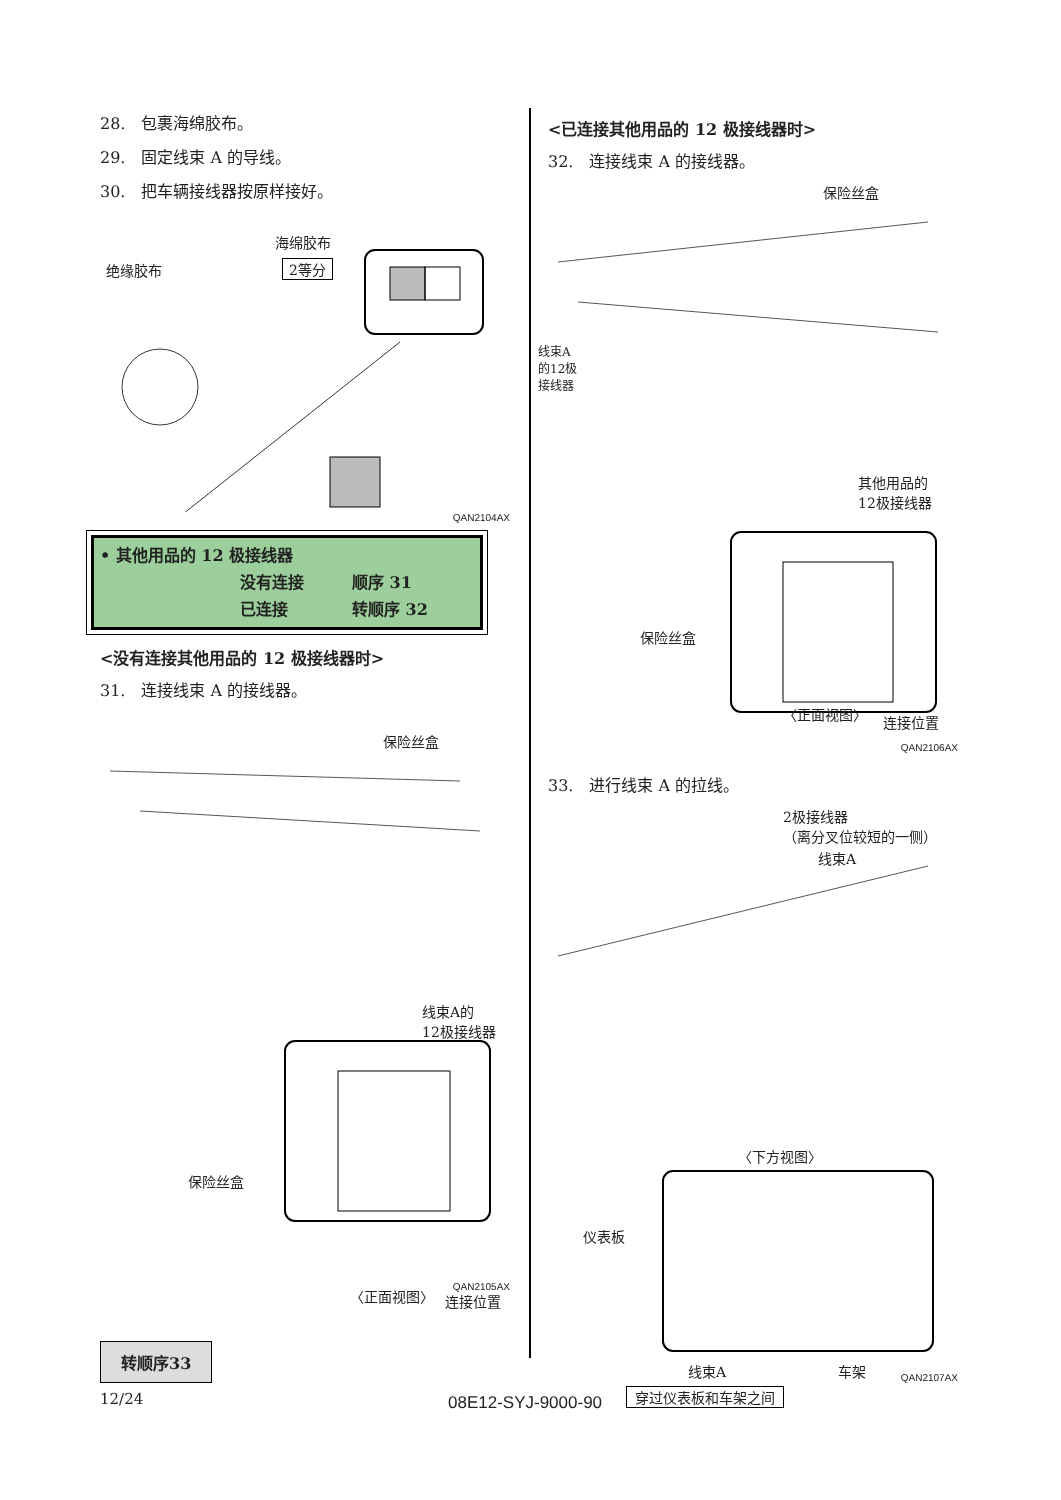28.　包裹海绵胶布。
29.　固定线束 A 的导线。
30.　把车辆接线器按原样接好。
海绵胶布
绝缘胶布 2等分
QAN2104AX
• 其他用品的 12 极接线器
没有连接 顺序 31
已连接 转顺序 32
<没有连接其他用品的 12 极接线器时>
31.　连接线束 A 的接线器。
保险丝盒
线束A的
12极接线器
保险丝盒
〈正面视图〉 连接位置
QAN2105AX
转顺序33
<已连接其他用品的 12 极接线器时>
32.　连接线束 A 的接线器。
保险丝盒
线束A
的12极
接线器
其他用品的
12极接线器
保险丝盒
〈正面视图〉 连接位置
QAN2106AX
33.　进行线束 A 的拉线。
2极接线器
（离分叉位较短的一侧）
线束A
〈下方视图〉
仪表板
线束A 车架
穿过仪表板和车架之间
QAN2107AX
12/24 08E12-SYJ-9000-90